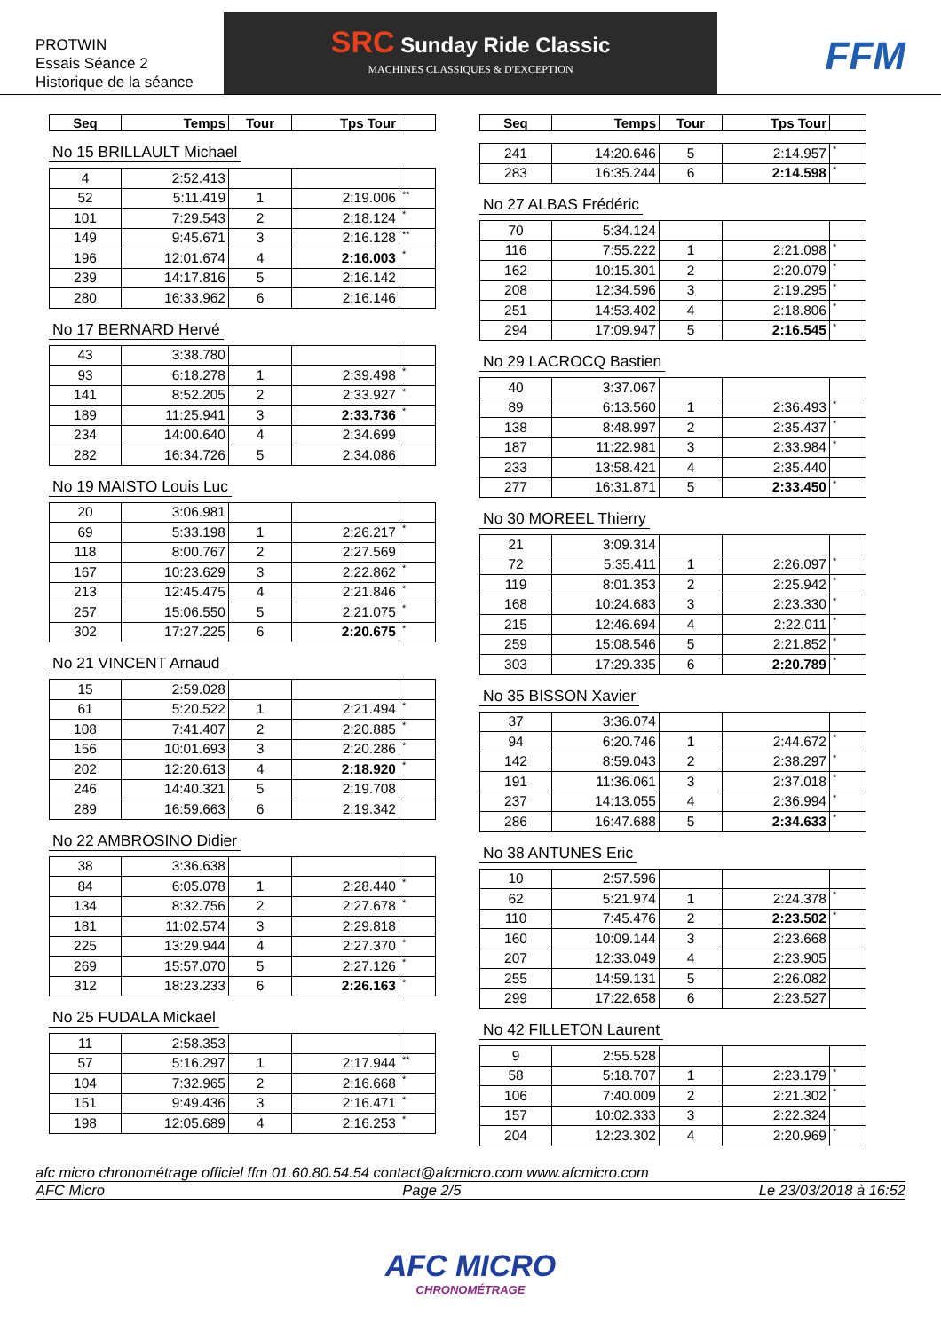PROTWIN
Essais Séance 2
Historique de la séance
SRC Sunday Ride Classic
MACHINES CLASSIQUES & D'EXCEPTION
FFM
| Seq | Temps | Tour | Tps Tour | |
| --- | --- | --- | --- | --- |
No 15 BRILLAULT Michael
| 4 | 2:52.413 | | | |
| 52 | 5:11.419 | 1 | 2:19.006 | ** |
| 101 | 7:29.543 | 2 | 2:18.124 | * |
| 149 | 9:45.671 | 3 | 2:16.128 | ** |
| 196 | 12:01.674 | 4 | 2:16.003 | * |
| 239 | 14:17.816 | 5 | 2:16.142 | |
| 280 | 16:33.962 | 6 | 2:16.146 | |
No 17 BERNARD Hervé
| 43 | 3:38.780 | | | |
| 93 | 6:18.278 | 1 | 2:39.498 | * |
| 141 | 8:52.205 | 2 | 2:33.927 | * |
| 189 | 11:25.941 | 3 | 2:33.736 | * |
| 234 | 14:00.640 | 4 | 2:34.699 | |
| 282 | 16:34.726 | 5 | 2:34.086 | |
No 19 MAISTO Louis Luc
| 20 | 3:06.981 | | | |
| 69 | 5:33.198 | 1 | 2:26.217 | * |
| 118 | 8:00.767 | 2 | 2:27.569 | |
| 167 | 10:23.629 | 3 | 2:22.862 | * |
| 213 | 12:45.475 | 4 | 2:21.846 | * |
| 257 | 15:06.550 | 5 | 2:21.075 | * |
| 302 | 17:27.225 | 6 | 2:20.675 | * |
No 21 VINCENT Arnaud
| 15 | 2:59.028 | | | |
| 61 | 5:20.522 | 1 | 2:21.494 | * |
| 108 | 7:41.407 | 2 | 2:20.885 | * |
| 156 | 10:01.693 | 3 | 2:20.286 | * |
| 202 | 12:20.613 | 4 | 2:18.920 | * |
| 246 | 14:40.321 | 5 | 2:19.708 | |
| 289 | 16:59.663 | 6 | 2:19.342 | |
No 22 AMBROSINO Didier
| 38 | 3:36.638 | | | |
| 84 | 6:05.078 | 1 | 2:28.440 | * |
| 134 | 8:32.756 | 2 | 2:27.678 | * |
| 181 | 11:02.574 | 3 | 2:29.818 | |
| 225 | 13:29.944 | 4 | 2:27.370 | * |
| 269 | 15:57.070 | 5 | 2:27.126 | * |
| 312 | 18:23.233 | 6 | 2:26.163 | * |
No 25 FUDALA Mickael
| 11 | 2:58.353 | | | |
| 57 | 5:16.297 | 1 | 2:17.944 | ** |
| 104 | 7:32.965 | 2 | 2:16.668 | * |
| 151 | 9:49.436 | 3 | 2:16.471 | * |
| 198 | 12:05.689 | 4 | 2:16.253 | * |
| Seq | Temps | Tour | Tps Tour | |
| --- | --- | --- | --- | --- |
| 241 | 14:20.646 | 5 | 2:14.957 | * |
| 283 | 16:35.244 | 6 | 2:14.598 | * |
No 27 ALBAS Frédéric
| 70 | 5:34.124 | | | |
| 116 | 7:55.222 | 1 | 2:21.098 | * |
| 162 | 10:15.301 | 2 | 2:20.079 | * |
| 208 | 12:34.596 | 3 | 2:19.295 | * |
| 251 | 14:53.402 | 4 | 2:18.806 | * |
| 294 | 17:09.947 | 5 | 2:16.545 | * |
No 29 LACROCQ Bastien
| 40 | 3:37.067 | | | |
| 89 | 6:13.560 | 1 | 2:36.493 | * |
| 138 | 8:48.997 | 2 | 2:35.437 | * |
| 187 | 11:22.981 | 3 | 2:33.984 | * |
| 233 | 13:58.421 | 4 | 2:35.440 | |
| 277 | 16:31.871 | 5 | 2:33.450 | * |
No 30 MOREEL Thierry
| 21 | 3:09.314 | | | |
| 72 | 5:35.411 | 1 | 2:26.097 | * |
| 119 | 8:01.353 | 2 | 2:25.942 | * |
| 168 | 10:24.683 | 3 | 2:23.330 | * |
| 215 | 12:46.694 | 4 | 2:22.011 | * |
| 259 | 15:08.546 | 5 | 2:21.852 | * |
| 303 | 17:29.335 | 6 | 2:20.789 | * |
No 35 BISSON Xavier
| 37 | 3:36.074 | | | |
| 94 | 6:20.746 | 1 | 2:44.672 | * |
| 142 | 8:59.043 | 2 | 2:38.297 | * |
| 191 | 11:36.061 | 3 | 2:37.018 | * |
| 237 | 14:13.055 | 4 | 2:36.994 | * |
| 286 | 16:47.688 | 5 | 2:34.633 | * |
No 38 ANTUNES Eric
| 10 | 2:57.596 | | | |
| 62 | 5:21.974 | 1 | 2:24.378 | * |
| 110 | 7:45.476 | 2 | 2:23.502 | * |
| 160 | 10:09.144 | 3 | 2:23.668 | |
| 207 | 12:33.049 | 4 | 2:23.905 | |
| 255 | 14:59.131 | 5 | 2:26.082 | |
| 299 | 17:22.658 | 6 | 2:23.527 | |
No 42 FILLETON Laurent
| 9 | 2:55.528 | | | |
| 58 | 5:18.707 | 1 | 2:23.179 | * |
| 106 | 7:40.009 | 2 | 2:21.302 | * |
| 157 | 10:02.333 | 3 | 2:22.324 | |
| 204 | 12:23.302 | 4 | 2:20.969 | * |
afc micro chronométrage officiel ffm 01.60.80.54.54 contact@afcmicro.com www.afcmicro.com
AFC Micro Page 2/5 Le 23/03/2018 à 16:52
AFC MICRO
CHRONOMÉTRAGE